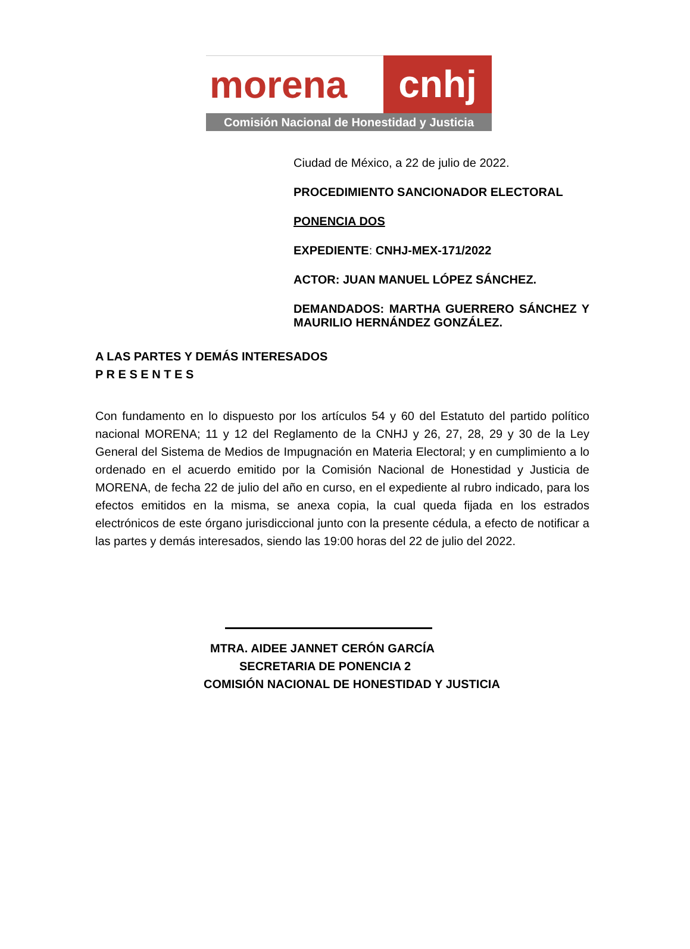morena cnhj
Comisión Nacional de Honestidad y Justicia
Ciudad de México, a 22 de julio de 2022.
PROCEDIMIENTO SANCIONADOR ELECTORAL
PONENCIA DOS
EXPEDIENTE: CNHJ-MEX-171/2022
ACTOR: JUAN MANUEL LÓPEZ SÁNCHEZ.
DEMANDADOS: MARTHA GUERRERO SÁNCHEZ Y MAURILIO HERNÁNDEZ GONZÁLEZ.
A LAS PARTES Y DEMÁS INTERESADOS
P R E S E N T E S
Con fundamento en lo dispuesto por los artículos 54 y 60 del Estatuto del partido político nacional MORENA; 11 y 12 del Reglamento de la CNHJ y 26, 27, 28, 29 y 30 de la Ley General del Sistema de Medios de Impugnación en Materia Electoral; y en cumplimiento a lo ordenado en el acuerdo emitido por la Comisión Nacional de Honestidad y Justicia de MORENA, de fecha 22 de julio del año en curso, en el expediente al rubro indicado, para los efectos emitidos en la misma, se anexa copia, la cual queda fijada en los estrados electrónicos de este órgano jurisdiccional junto con la presente cédula, a efecto de notificar a las partes y demás interesados, siendo las 19:00 horas del 22 de julio del 2022.
MTRA. AIDEE JANNET CERÓN GARCÍA
SECRETARIA DE PONENCIA 2
COMISIÓN NACIONAL DE HONESTIDAD Y JUSTICIA